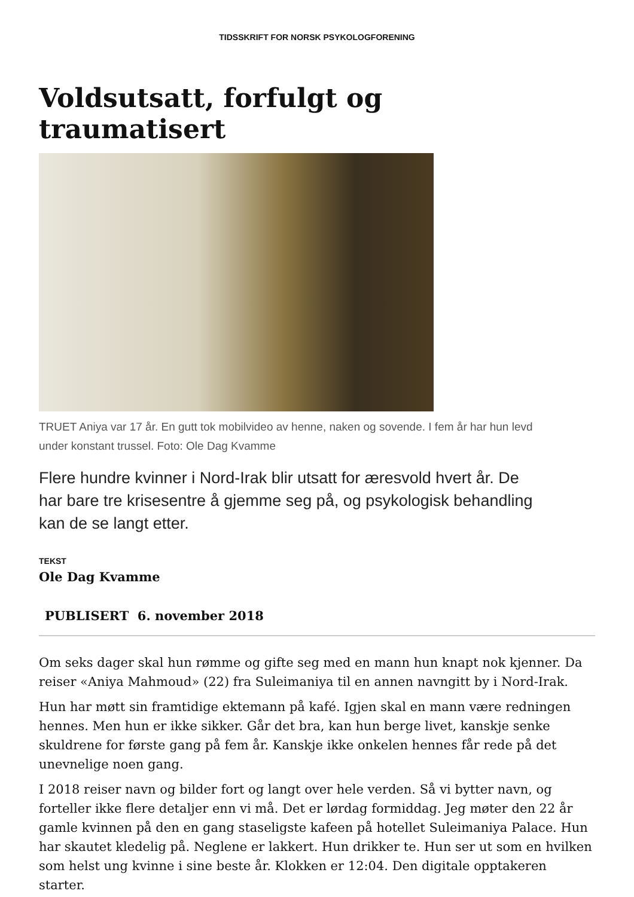TIDSSKRIFT FOR NORSK PSYKOLOGFORENING
Voldsutsatt, forfulgt og
traumatisert
TRUET Aniya var 17 år. En gutt tok mobilvideo av henne, naken og sovende. I fem år har hun levd under konstant trussel. Foto: Ole Dag Kvamme
Flere hundre kvinner i Nord-Irak blir utsatt for æresvold hvert år. De har bare tre krisesentre å gjemme seg på, og psykologisk behandling kan de se langt etter.
TEKST
Ole Dag Kvamme
PUBLISERT 6. november 2018
Om seks dager skal hun rømme og gifte seg med en mann hun knapt nok kjenner. Da reiser «Aniya Mahmoud» (22) fra Suleimaniya til en annen navngitt by i Nord-Irak.
Hun har møtt sin framtidige ektemann på kafé. Igjen skal en mann være redningen hennes. Men hun er ikke sikker. Går det bra, kan hun berge livet, kanskje senke skuldrene for første gang på fem år. Kanskje ikke onkelen hennes får rede på det unevnelige noen gang.
I 2018 reiser navn og bilder fort og langt over hele verden. Så vi bytter navn, og forteller ikke flere detaljer enn vi må. Det er lørdag formiddag. Jeg møter den 22 år gamle kvinnen på den en gang staseligste kafeen på hotellet Suleimaniya Palace. Hun har skautet kledelig på. Neglene er lakkert. Hun drikker te. Hun ser ut som en hvilken som helst ung kvinne i sine beste år. Klokken er 12:04. Den digitale opptakeren starter.